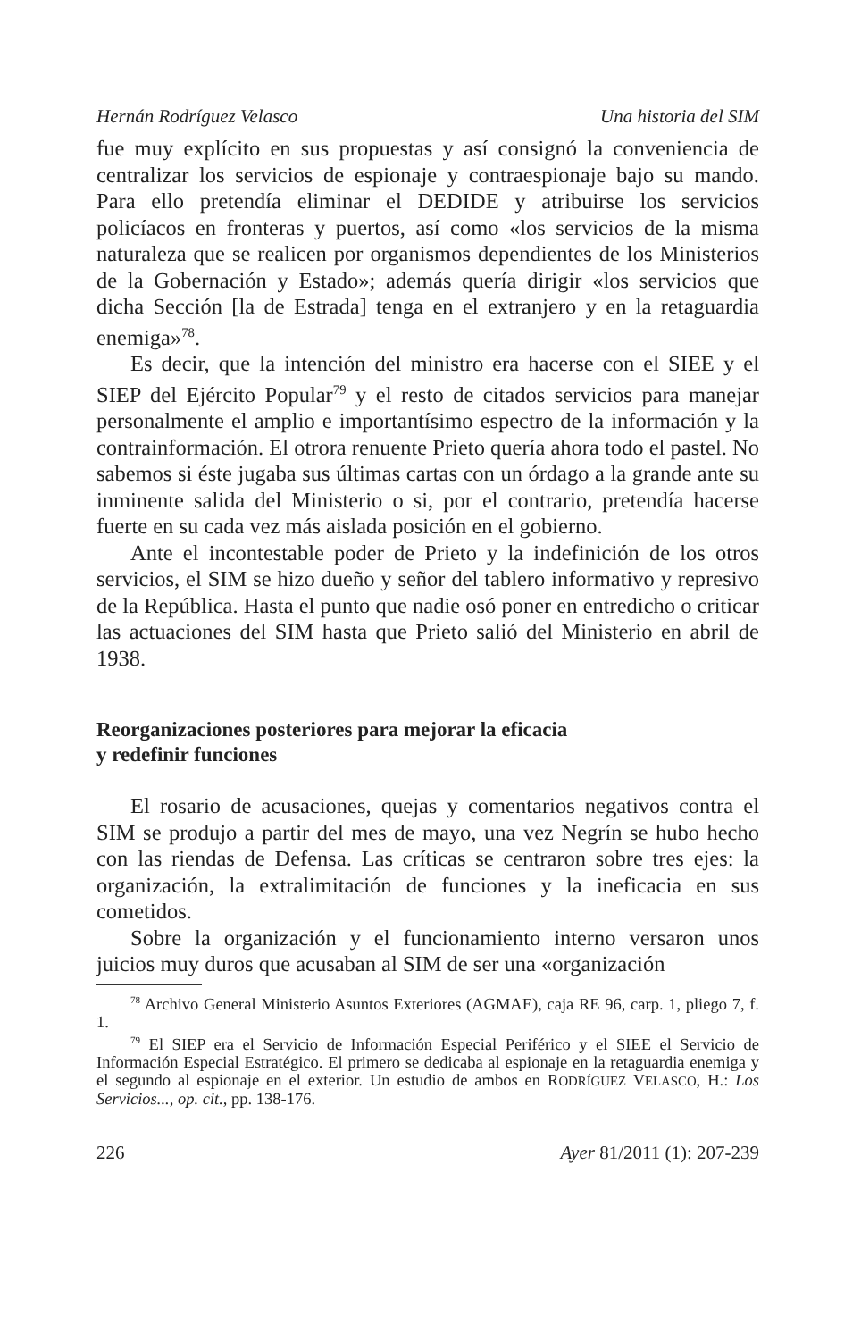Hernán Rodríguez Velasco Una historia del SIM
fue muy explícito en sus propuestas y así consignó la convenien­cia de centralizar los servicios de espionaje y contraespionaje bajo su mando. Para ello pretendía eliminar el DEDIDE y atribuirse los servicios policíacos en fronteras y puertos, así como «los servicios de la misma naturaleza que se realicen por organismos dependien­tes de los Ministerios de la Gobernación y Estado»; además quería dirigir «los servicios que dicha Sección [la de Estrada] tenga en el extranjero y en la retaguardia enemiga»<sup>78</sup>.
Es decir, que la intención del ministro era hacerse con el SIEE y el SIEP del Ejército Popular<sup>79</sup> y el resto de citados servicios para manejar personalmente el amplio e importantísimo espectro de la información y la contrainformación. El otrora renuente Prieto que­ría ahora todo el pastel. No sabemos si éste jugaba sus últimas car­tas con un órdago a la grande ante su inminente salida del Minis­terio o si, por el contrario, pretendía hacerse fuerte en su cada vez más aislada posición en el gobierno.
Ante el incontestable poder de Prieto y la indefinición de los otros servicios, el SIM se hizo dueño y señor del tablero infor­mativo y represivo de la República. Hasta el punto que nadie osó poner en entredicho o criticar las actuaciones del SIM hasta que Prieto salió del Ministerio en abril de 1938.
Reorganizaciones posteriores para mejorar la eficacia
y redefinir funciones
El rosario de acusaciones, quejas y comentarios negativos con­tra el SIM se produjo a partir del mes de mayo, una vez Negrín se hubo hecho con las riendas de Defensa. Las críticas se centraron sobre tres ejes: la organización, la extralimitación de funciones y la ineficacia en sus cometidos.
Sobre la organización y el funcionamiento interno versaron unos juicios muy duros que acusaban al SIM de ser una «organización
<sup>78</sup> Archivo General Ministerio Asuntos Exteriores (AGMAE), caja RE 96, carp. 1, pliego 7, f. 1.
<sup>79</sup> El SIEP era el Servicio de Información Especial Periférico y el SIEE el Ser­vicio de Información Especial Estratégico. El primero se dedicaba al espionaje en la retaguardia enemiga y el segundo al espionaje en el exterior. Un estudio de am­bos en RODRÍGUEZ VELASCO, H.: Los Servicios..., op. cit., pp. 138-176.
226 Ayer 81/2011 (1): 207-239